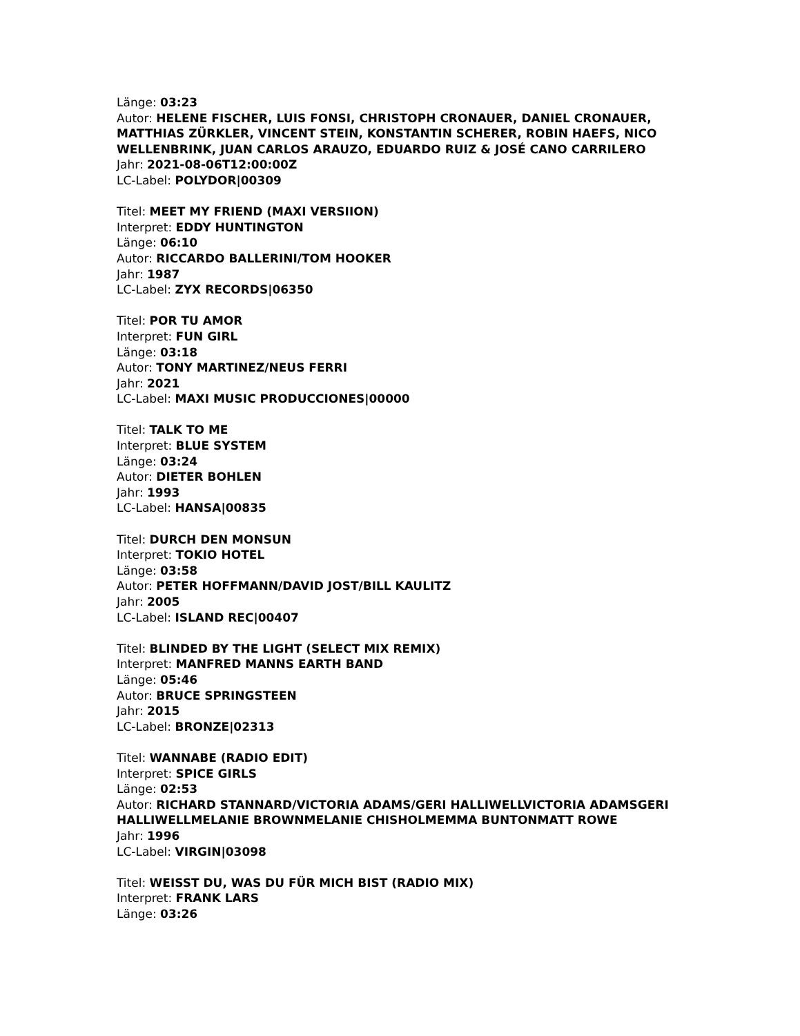Länge: 03:23
Autor: HELENE FISCHER, LUIS FONSI, CHRISTOPH CRONAUER, DANIEL CRONAUER, MATTHIAS ZÜRKLER, VINCENT STEIN, KONSTANTIN SCHERER, ROBIN HAEFS, NICO WELLENBRINK, JUAN CARLOS ARAUZO, EDUARDO RUIZ & JOSÉ CANO CARRILERO
Jahr: 2021-08-06T12:00:00Z
LC-Label: POLYDOR|00309
Titel: MEET MY FRIEND (MAXI VERSIION)
Interpret: EDDY HUNTINGTON
Länge: 06:10
Autor: RICCARDO BALLERINI/TOM HOOKER
Jahr: 1987
LC-Label: ZYX RECORDS|06350
Titel: POR TU AMOR
Interpret: FUN GIRL
Länge: 03:18
Autor: TONY MARTINEZ/NEUS FERRI
Jahr: 2021
LC-Label: MAXI MUSIC PRODUCCIONES|00000
Titel: TALK TO ME
Interpret: BLUE SYSTEM
Länge: 03:24
Autor: DIETER BOHLEN
Jahr: 1993
LC-Label: HANSA|00835
Titel: DURCH DEN MONSUN
Interpret: TOKIO HOTEL
Länge: 03:58
Autor: PETER HOFFMANN/DAVID JOST/BILL KAULITZ
Jahr: 2005
LC-Label: ISLAND REC|00407
Titel: BLINDED BY THE LIGHT (SELECT MIX REMIX)
Interpret: MANFRED MANNS EARTH BAND
Länge: 05:46
Autor: BRUCE SPRINGSTEEN
Jahr: 2015
LC-Label: BRONZE|02313
Titel: WANNABE (RADIO EDIT)
Interpret: SPICE GIRLS
Länge: 02:53
Autor: RICHARD STANNARD/VICTORIA ADAMS/GERI HALLIWELLVICTORIA ADAMSGERI HALLIWELLMELANIE BROWNMELANIE CHISHOLMEMMA BUNTONMATT ROWE
Jahr: 1996
LC-Label: VIRGIN|03098
Titel: WEISST DU, WAS DU FÜR MICH BIST (RADIO MIX)
Interpret: FRANK LARS
Länge: 03:26